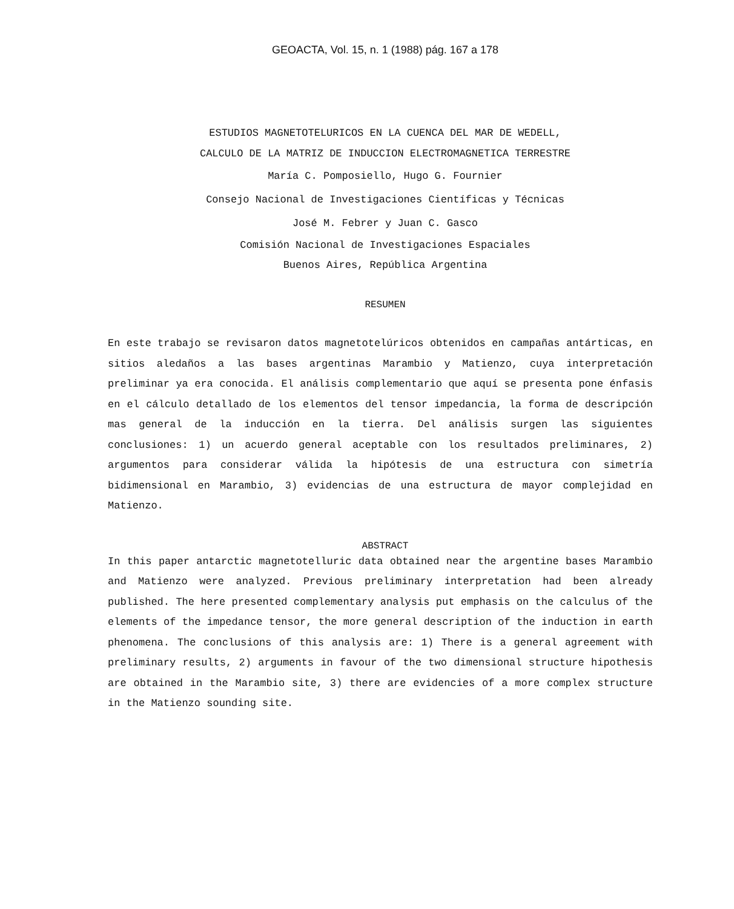GEOACTA, Vol. 15, n. 1 (1988) pág. 167 a 178
ESTUDIOS MAGNETOTELURICOS EN LA CUENCA DEL MAR DE WEDELL,
CALCULO DE LA MATRIZ DE INDUCCION ELECTROMAGNETICA TERRESTRE
María C. Pomposiello, Hugo G. Fournier
Consejo Nacional de Investigaciones Científicas y Técnicas
José M. Febrer y Juan C. Gasco
Comisión Nacional de Investigaciones Espaciales
Buenos Aires, República Argentina
RESUMEN
En este trabajo se revisaron datos magnetotelúricos obtenidos en campañas antárticas, en sitios aledaños a las bases argentinas Marambio y Matienzo, cuya interpretación preliminar ya era conocida. El análisis complementario que aquí se presenta pone énfasis en el cálculo detallado de los elementos del tensor impedancia, la forma de descripción mas general de la inducción en la tierra. Del análisis surgen las siguientes conclusiones: 1) un acuerdo general aceptable con los resultados preliminares, 2) argumentos para considerar válida la hipótesis de una estructura con simetría bidimensional en Marambio, 3) evidencias de una estructura de mayor complejidad en Matienzo.
ABSTRACT
In this paper antarctic magnetotelluric data obtained near the argentine bases Marambio and Matienzo were analyzed. Previous preliminary interpretation had been already published. The here presented complementary analysis put emphasis on the calculus of the elements of the impedance tensor, the more general description of the induction in earth phenomena. The conclusions of this analysis are: 1) There is a general agreement with preliminary results, 2) arguments in favour of the two dimensional structure hipothesis are obtained in the Marambio site, 3) there are evidencies of a more complex structure in the Matienzo sounding site.